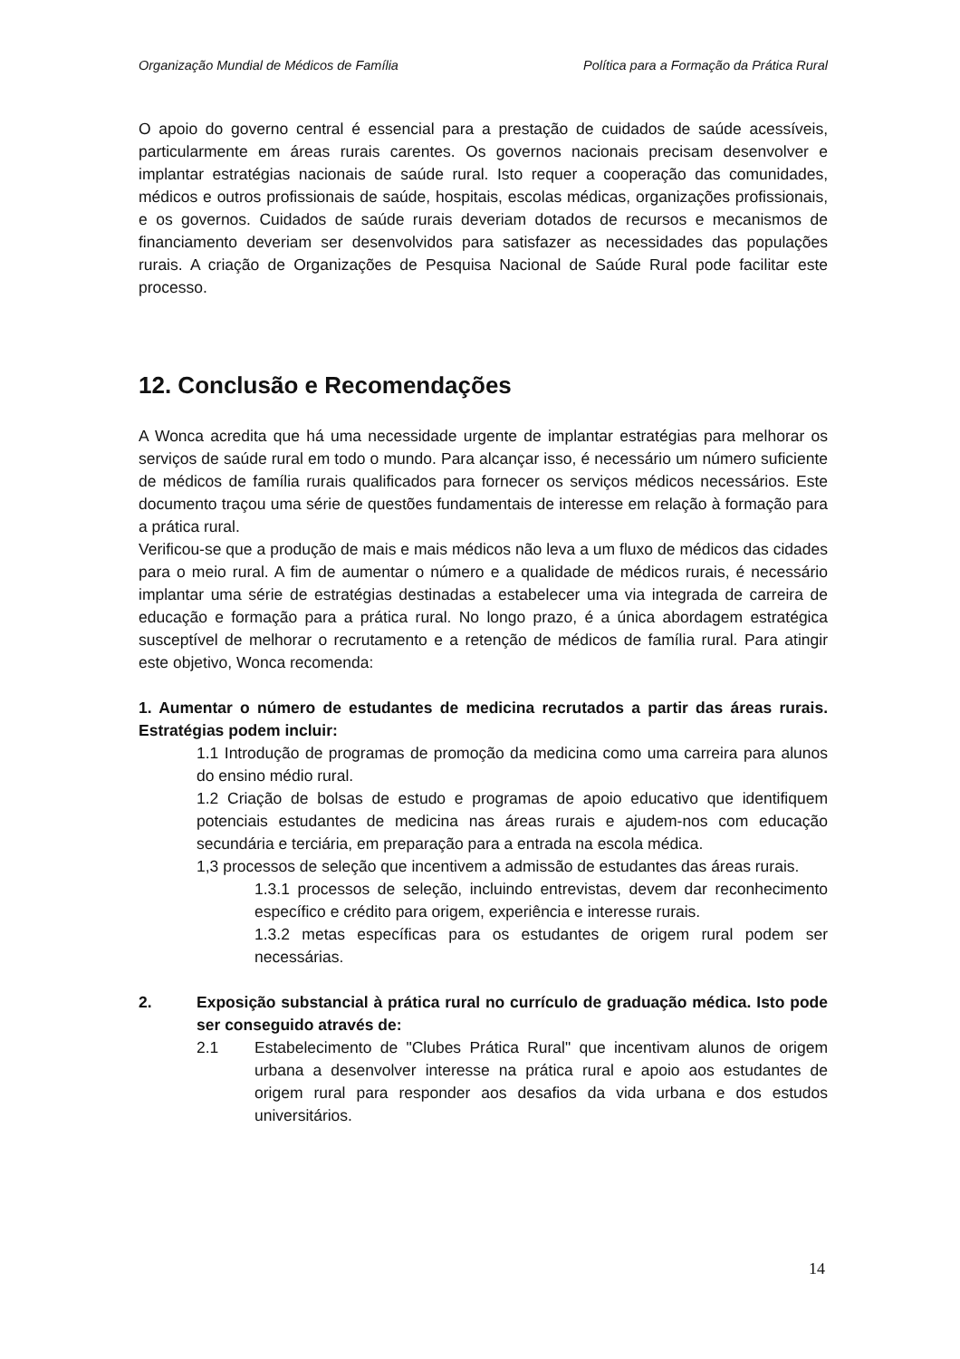Organização Mundial de Médicos de Família Política para a Formação da Prática Rural
O apoio do governo central é essencial para a prestação de cuidados de saúde acessíveis, particularmente em áreas rurais carentes. Os governos nacionais precisam desenvolver e implantar estratégias nacionais de saúde rural. Isto requer a cooperação das comunidades, médicos e outros profissionais de saúde, hospitais, escolas médicas, organizações profissionais, e os governos. Cuidados de saúde rurais deveriam dotados de recursos e mecanismos de financiamento deveriam ser desenvolvidos para satisfazer as necessidades das populações rurais. A criação de Organizações de Pesquisa Nacional de Saúde Rural pode facilitar este processo.
12. Conclusão e Recomendações
A Wonca acredita que há uma necessidade urgente de implantar estratégias para melhorar os serviços de saúde rural em todo o mundo. Para alcançar isso, é necessário um número suficiente de médicos de família rurais qualificados para fornecer os serviços médicos necessários. Este documento traçou uma série de questões fundamentais de interesse em relação à formação para a prática rural.
Verificou-se que a produção de mais e mais médicos não leva a um fluxo de médicos das cidades para o meio rural. A fim de aumentar o número e a qualidade de médicos rurais, é necessário implantar uma série de estratégias destinadas a estabelecer uma via integrada de carreira de educação e formação para a prática rural. No longo prazo, é a única abordagem estratégica susceptível de melhorar o recrutamento e a retenção de médicos de família rural. Para atingir este objetivo, Wonca recomenda:
1. Aumentar o número de estudantes de medicina recrutados a partir das áreas rurais. Estratégias podem incluir:
1.1 Introdução de programas de promoção da medicina como uma carreira para alunos do ensino médio rural.
1.2 Criação de bolsas de estudo e programas de apoio educativo que identifiquem potenciais estudantes de medicina nas áreas rurais e ajudem-nos com educação secundária e terciária, em preparação para a entrada na escola médica.
1,3 processos de seleção que incentivem a admissão de estudantes das áreas rurais.
1.3.1 processos de seleção, incluindo entrevistas, devem dar reconhecimento específico e crédito para origem, experiência e interesse rurais.
1.3.2 metas específicas para os estudantes de origem rural podem ser necessárias.
2. Exposição substancial à prática rural no currículo de graduação médica. Isto pode ser conseguido através de:
2.1 Estabelecimento de "Clubes Prática Rural" que incentivam alunos de origem urbana a desenvolver interesse na prática rural e apoio aos estudantes de origem rural para responder aos desafios da vida urbana e dos estudos universitários.
14